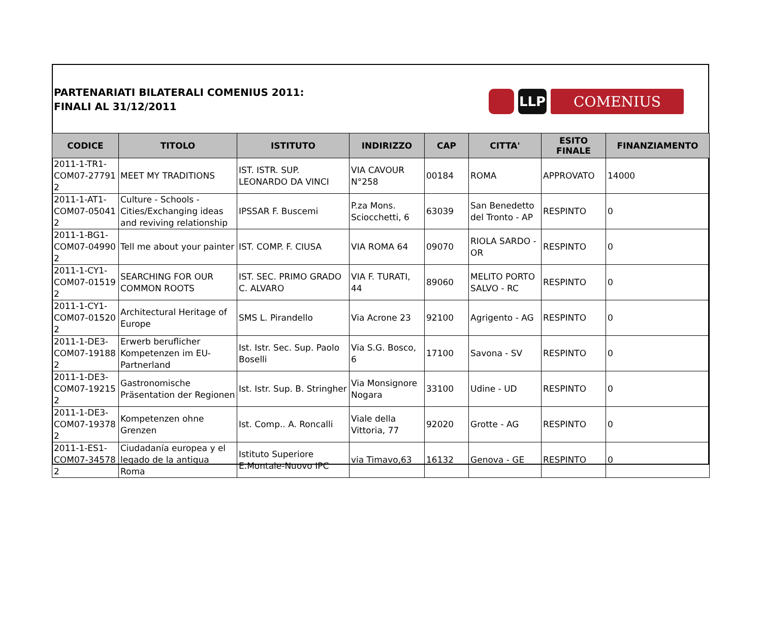PARTENARIATI BILATERALI COMENIUS 2011:
FINALI AL 31/12/2011
LLP COMENIUS
| CODICE | TITOLO | ISTITUTO | INDIRIZZO | CAP | CITTA' | ESITO FINALE | FINANZIAMENTO |
| --- | --- | --- | --- | --- | --- | --- | --- |
| 2011-1-TR1-COM07-27791 2 | MEET MY TRADITIONS | IST. ISTR. SUP. LEONARDO DA VINCI | VIA CAVOUR N°258 | 00184 | ROMA | APPROVATO | 14000 |
| 2011-1-AT1-COM07-05041 2 | Culture - Schools - Cities/Exchanging ideas and reviving relationship | IPSSAR F. Buscemi | P.za Mons. Sciocchetti, 6 | 63039 | San Benedetto del Tronto - AP | RESPINTO | 0 |
| 2011-1-BG1-COM07-04990 2 | Tell me about your painter | IST. COMP. F. CIUSA | VIA ROMA 64 | 09070 | RIOLA SARDO - OR | RESPINTO | 0 |
| 2011-1-CY1-COM07-01519 2 | SEARCHING FOR OUR COMMON ROOTS | IST. SEC. PRIMO GRADO C. ALVARO | VIA F. TURATI, 44 | 89060 | MELITO PORTO SALVO - RC | RESPINTO | 0 |
| 2011-1-CY1-COM07-01520 2 | Architectural Heritage of Europe | SMS L. Pirandello | Via Acrone 23 | 92100 | Agrigento - AG | RESPINTO | 0 |
| 2011-1-DE3-COM07-19188 2 | Erwerb beruflicher Kompetenzen im EU-Partnerland | Ist. Istr. Sec. Sup. Paolo Boselli | Via S.G. Bosco, 6 | 17100 | Savona - SV | RESPINTO | 0 |
| 2011-1-DE3-COM07-19215 2 | Gastronomische Präsentation der Regionen | Ist. Istr. Sup. B. Stringher | Via Monsignore Nogara | 33100 | Udine - UD | RESPINTO | 0 |
| 2011-1-DE3-COM07-19378 2 | Kompetenzen ohne Grenzen | Ist. Comp.. A. Roncalli | Viale della Vittoria, 77 | 92020 | Grotte - AG | RESPINTO | 0 |
| 2011-1-ES1-COM07-34578 2 | Ciudadanía europea y el legado de la antigua Roma | Istituto Superiore E.Montale-Nuovo IPC | via Timavo,63 | 16132 | Genova - GE | RESPINTO | 0 |